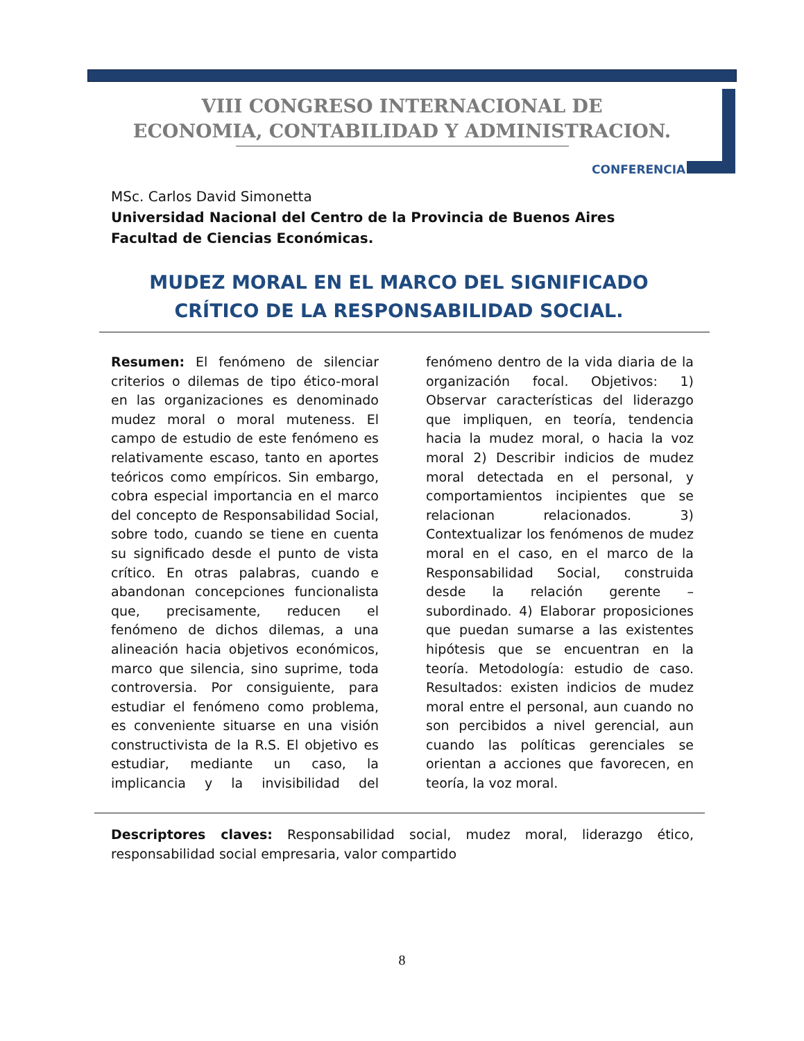VIII CONGRESO INTERNACIONAL DE
ECONOMIA, CONTABILIDAD Y ADMINISTRACION.
CONFERENCIA
MSc. Carlos David Simonetta
Universidad Nacional del Centro de la Provincia de Buenos Aires
Facultad de Ciencias Económicas.
MUDEZ MORAL EN EL MARCO DEL SIGNIFICADO CRÍTICO DE LA RESPONSABILIDAD SOCIAL.
Resumen: El fenómeno de silenciar criterios o dilemas de tipo ético-moral en las organizaciones es denominado mudez moral o moral muteness. El campo de estudio de este fenómeno es relativamente escaso, tanto en aportes teóricos como empíricos. Sin embargo, cobra especial importancia en el marco del concepto de Responsabilidad Social, sobre todo, cuando se tiene en cuenta su significado desde el punto de vista crítico. En otras palabras, cuando e abandonan concepciones funcionalista que, precisamente, reducen el fenómeno de dichos dilemas, a una alineación hacia objetivos económicos, marco que silencia, sino suprime, toda controversia. Por consiguiente, para estudiar el fenómeno como problema, es conveniente situarse en una visión constructivista de la R.S. El objetivo es estudiar, mediante un caso, la implicancia y la invisibilidad del fenómeno dentro de la vida diaria de la organización focal. Objetivos: 1) Observar características del liderazgo que impliquen, en teoría, tendencia hacia la mudez moral, o hacia la voz moral 2) Describir indicios de mudez moral detectada en el personal, y comportamientos incipientes que se relacionan relacionados. 3) Contextualizar los fenómenos de mudez moral en el caso, en el marco de la Responsabilidad Social, construida desde la relación gerente – subordinado. 4) Elaborar proposiciones que puedan sumarse a las existentes hipótesis que se encuentran en la teoría. Metodología: estudio de caso. Resultados: existen indicios de mudez moral entre el personal, aun cuando no son percibidos a nivel gerencial, aun cuando las políticas gerenciales se orientan a acciones que favorecen, en teoría, la voz moral.
Descriptores claves: Responsabilidad social, mudez moral, liderazgo ético, responsabilidad social empresaria, valor compartido
8